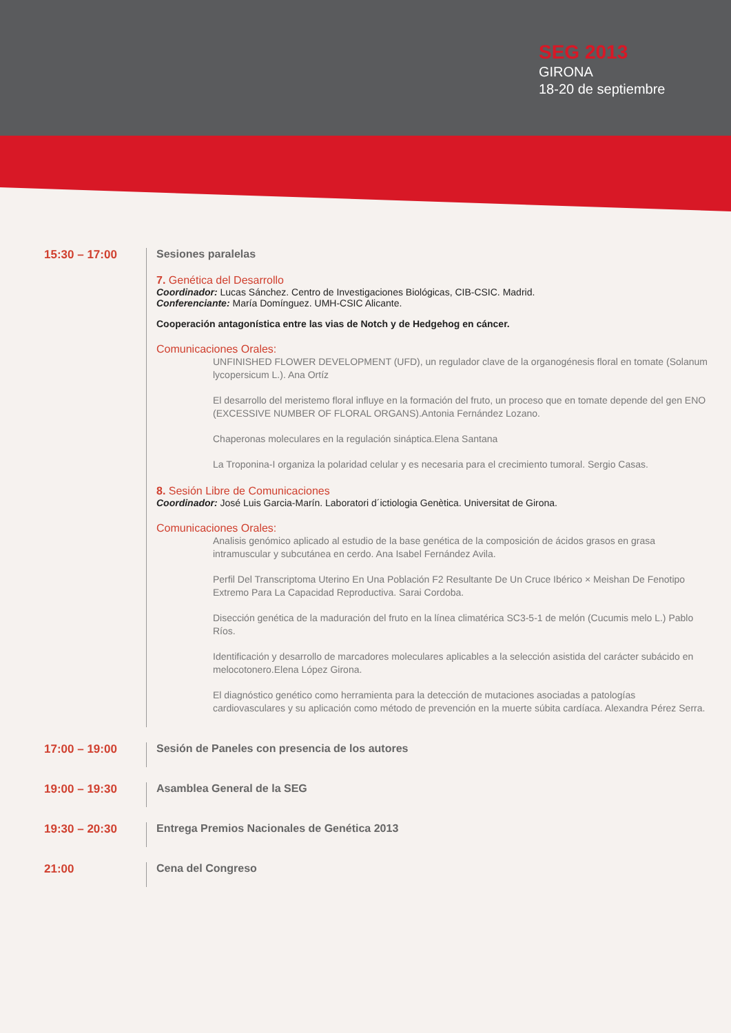SEG 2013
GIRONA
18-20 de septiembre
15:30 – 17:00 Sesiones paralelas
7. Genética del Desarrollo
Coordinador: Lucas Sánchez. Centro de Investigaciones Biológicas, CIB-CSIC. Madrid.
Conferenciante: María Domínguez. UMH-CSIC Alicante.
Cooperación antagonística entre las vias de Notch y de Hedgehog en cáncer.
Comunicaciones Orales:
UNFINISHED FLOWER DEVELOPMENT (UFD), un regulador clave de la organogénesis floral en tomate (Solanum lycopersicum L.). Ana Ortíz
El desarrollo del meristemo floral influye en la formación del fruto, un proceso que en tomate depende del gen ENO (EXCESSIVE NUMBER OF FLORAL ORGANS).Antonia Fernández Lozano.
Chaperonas moleculares en la regulación sináptica.Elena Santana
La Troponina-I organiza la polaridad celular y es necesaria para el crecimiento tumoral. Sergio Casas.
8. Sesión Libre de Comunicaciones
Coordinador: José Luis Garcia-Marín. Laboratori d´ictiologia Genètica. Universitat de Girona.
Comunicaciones Orales:
Analisis genómico aplicado al estudio de la base genética de la composición de ácidos grasos en grasa intramuscular y subcutánea en cerdo. Ana Isabel Fernández Avila.
Perfil Del Transcriptoma Uterino En Una Población F2 Resultante De Un Cruce Ibérico × Meishan De Fenotipo Extremo Para La Capacidad Reproductiva. Sarai Cordoba.
Disección genética de la maduración del fruto en la línea climatérica SC3-5-1 de melón (Cucumis melo L.) Pablo Ríos.
Identificación y desarrollo de marcadores moleculares aplicables a la selección asistida del carácter subácido en melocotonero.Elena López Girona.
El diagnóstico genético como herramienta para la detección de mutaciones asociadas a patologías cardiovasculares y su aplicación como método de prevención en la muerte súbita cardíaca. Alexandra Pérez Serra.
17:00 – 19:00 Sesión de Paneles con presencia de los autores
19:00 – 19:30 Asamblea General de la SEG
19:30 – 20:30 Entrega Premios Nacionales de Genética 2013
21:00 Cena del Congreso